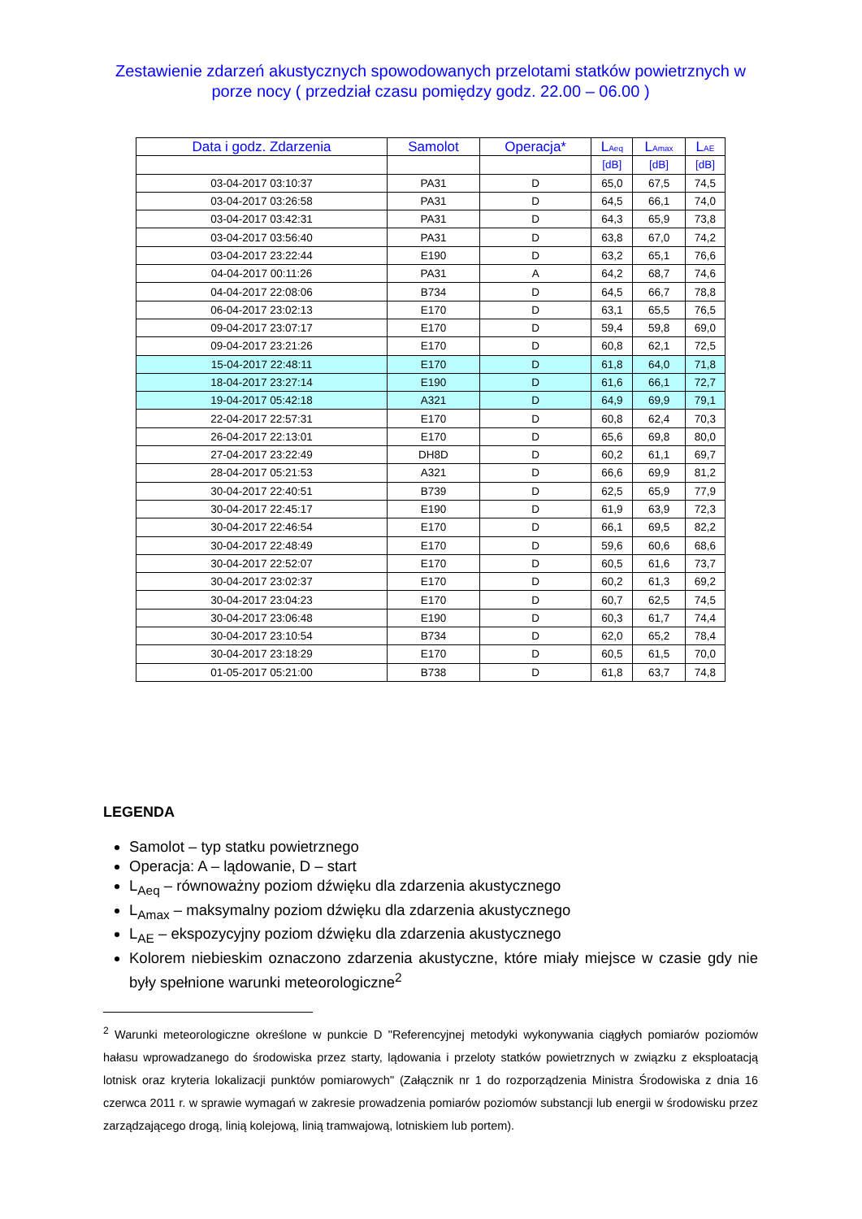Zestawienie zdarzeń akustycznych spowodowanych przelotami statków powietrznych w porze nocy ( przedział czasu pomiędzy godz. 22.00 – 06.00 )
| Data i godz. Zdarzenia | Samolot | Operacja* | L<sub>Aeq</sub> | L<sub>Amax</sub> | L<sub>AE</sub> |
| --- | --- | --- | --- | --- | --- |
| | | | [dB] | [dB] | [dB] |
| 03-04-2017 03:10:37 | PA31 | D | 65,0 | 67,5 | 74,5 |
| 03-04-2017 03:26:58 | PA31 | D | 64,5 | 66,1 | 74,0 |
| 03-04-2017 03:42:31 | PA31 | D | 64,3 | 65,9 | 73,8 |
| 03-04-2017 03:56:40 | PA31 | D | 63,8 | 67,0 | 74,2 |
| 03-04-2017 23:22:44 | E190 | D | 63,2 | 65,1 | 76,6 |
| 04-04-2017 00:11:26 | PA31 | A | 64,2 | 68,7 | 74,6 |
| 04-04-2017 22:08:06 | B734 | D | 64,5 | 66,7 | 78,8 |
| 06-04-2017 23:02:13 | E170 | D | 63,1 | 65,5 | 76,5 |
| 09-04-2017 23:07:17 | E170 | D | 59,4 | 59,8 | 69,0 |
| 09-04-2017 23:21:26 | E170 | D | 60,8 | 62,1 | 72,5 |
| 15-04-2017 22:48:11 | E170 | D | 61,8 | 64,0 | 71,8 |
| 18-04-2017 23:27:14 | E190 | D | 61,6 | 66,1 | 72,7 |
| 19-04-2017 05:42:18 | A321 | D | 64,9 | 69,9 | 79,1 |
| 22-04-2017 22:57:31 | E170 | D | 60,8 | 62,4 | 70,3 |
| 26-04-2017 22:13:01 | E170 | D | 65,6 | 69,8 | 80,0 |
| 27-04-2017 23:22:49 | DH8D | D | 60,2 | 61,1 | 69,7 |
| 28-04-2017 05:21:53 | A321 | D | 66,6 | 69,9 | 81,2 |
| 30-04-2017 22:40:51 | B739 | D | 62,5 | 65,9 | 77,9 |
| 30-04-2017 22:45:17 | E190 | D | 61,9 | 63,9 | 72,3 |
| 30-04-2017 22:46:54 | E170 | D | 66,1 | 69,5 | 82,2 |
| 30-04-2017 22:48:49 | E170 | D | 59,6 | 60,6 | 68,6 |
| 30-04-2017 22:52:07 | E170 | D | 60,5 | 61,6 | 73,7 |
| 30-04-2017 23:02:37 | E170 | D | 60,2 | 61,3 | 69,2 |
| 30-04-2017 23:04:23 | E170 | D | 60,7 | 62,5 | 74,5 |
| 30-04-2017 23:06:48 | E190 | D | 60,3 | 61,7 | 74,4 |
| 30-04-2017 23:10:54 | B734 | D | 62,0 | 65,2 | 78,4 |
| 30-04-2017 23:18:29 | E170 | D | 60,5 | 61,5 | 70,0 |
| 01-05-2017 05:21:00 | B738 | D | 61,8 | 63,7 | 74,8 |
LEGENDA
Samolot – typ statku powietrznego
Operacja: A – lądowanie, D – start
L<sub>Aeq</sub> – równoważny poziom dźwięku dla zdarzenia akustycznego
L<sub>Amax</sub> – maksymalny poziom dźwięku dla zdarzenia akustycznego
L<sub>AE</sub> – ekspozycyjny poziom dźwięku dla zdarzenia akustycznego
Kolorem niebieskim oznaczono zdarzenia akustyczne, które miały miejsce w czasie gdy nie były spełnione warunki meteorologiczne<sup>2</sup>
<sup>2</sup> Warunki meteorologiczne określone w punkcie D "Referencyjnej metodyki wykonywania ciągłych pomiarów poziomów hałasu wprowadzanego do środowiska przez starty, lądowania i przeloty statków powietrznych w związku z eksploatacją lotnisk oraz kryteria lokalizacji punktów pomiarowych" (Załącznik nr 1 do rozporządzenia Ministra Środowiska z dnia 16 czerwca 2011 r. w sprawie wymagań w zakresie prowadzenia pomiarów poziomów substancji lub energii w środowisku przez zarządzającego drogą, linią kolejową, linią tramwajową, lotniskiem lub portem).